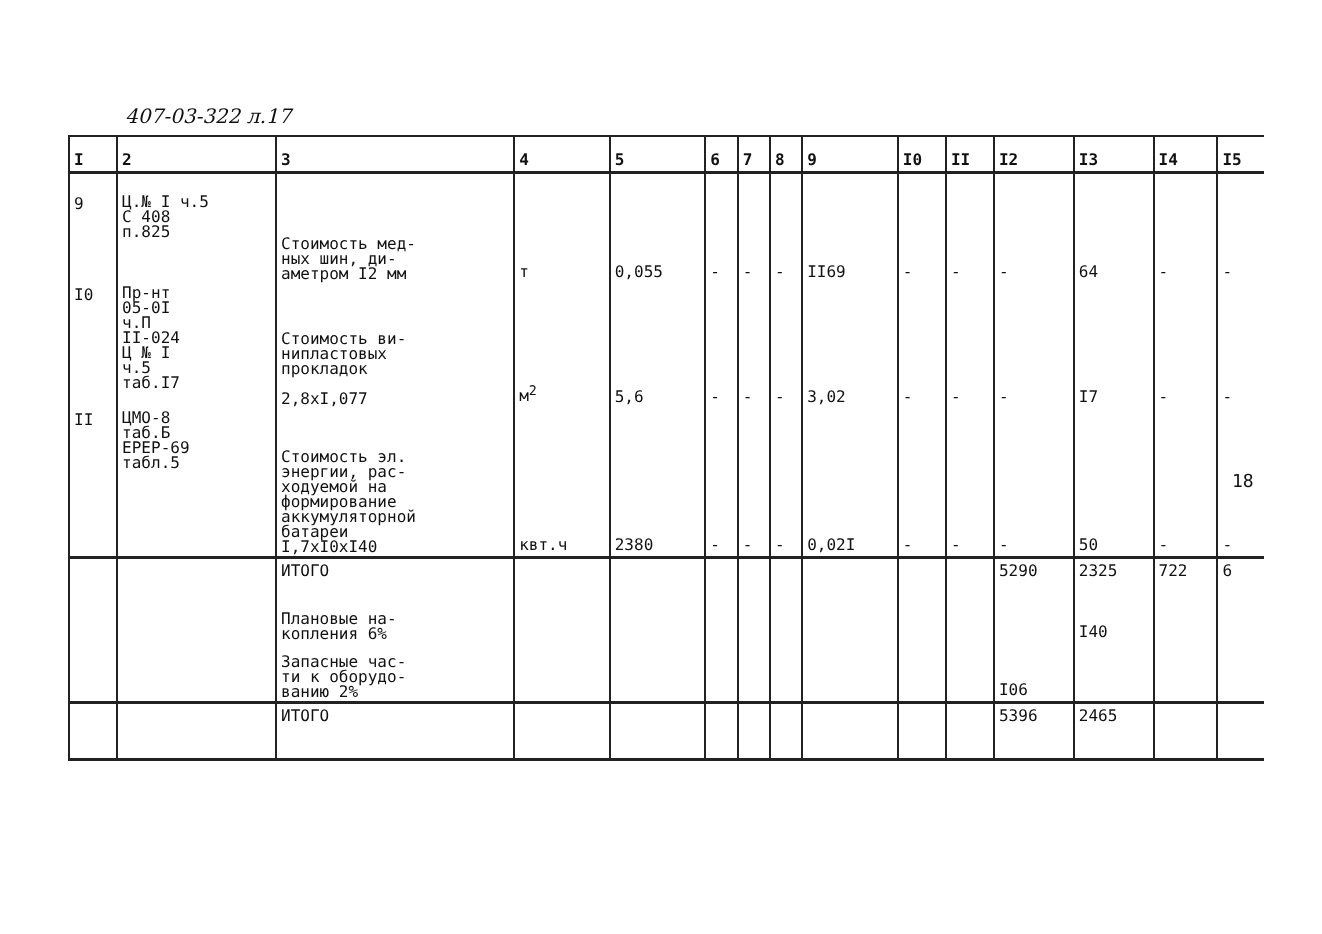407-03-322 л.17
| I | 2 | 3 | 4 | 5 | 6 | 7 | 8 | 9 | I0 | II | I2 | I3 | I4 | I5 |
| --- | --- | --- | --- | --- | --- | --- | --- | --- | --- | --- | --- | --- | --- | --- |
| 9 | Ц.№ I ч.5 С 408 п.825 | Стоимость мед- ных шин, ди- аметром I2 мм | т | 0,055 | - | - | - | II69 | - | - | - | 64 | - | - |
| I0 | Пр-нт 05-0I ч.П II-024 Ц № I ч.5 таб.I7 | Стоимость ви- нипластовых прокладок 2,8хI,077 | м<sup>2</sup> | 5,6 | - | - | - | 3,02 | - | - | - | I7 | - | - |
| II | ЦМО-8 таб.Б ЕРЕР-69 табл.5 | Стоимость эл. энергии, рас- ходуемой на формирование аккумуляторной батареи I,7хI0хI40 | квт.ч | 2380 | - | - | - | 0,02I | - | - | - | 50 | - | - |
| | | ИТОГО | | | | | | | | | 5290 | 2325 | 722 | 6 |
| | | Плановые на- копления 6% | | | | | | | | | | I40 | | |
| | | Запасные час- ти к оборудо- ванию 2% | | | | | | | | | I06 | | | |
| | | ИТОГО | | | | | | | | | 5396 | 2465 | | |
18